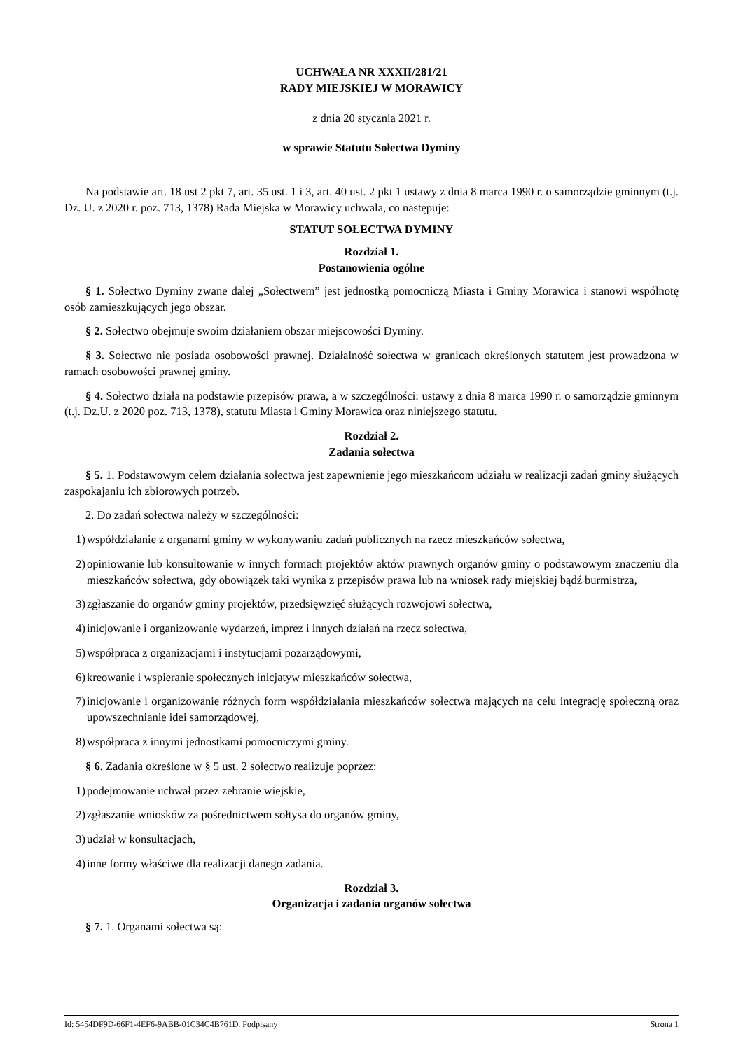UCHWAŁA NR XXXII/281/21
RADY MIEJSKIEJ W MORAWICY
z dnia 20 stycznia 2021 r.
w sprawie Statutu Sołectwa Dyminy
Na podstawie art. 18 ust 2 pkt 7, art. 35 ust. 1 i 3, art. 40 ust. 2 pkt 1 ustawy z dnia 8 marca 1990 r. o samorządzie gminnym (t.j. Dz. U. z 2020 r. poz. 713, 1378) Rada Miejska w Morawicy uchwala, co następuje:
STATUT SOŁECTWA DYMINY
Rozdział 1.
Postanowienia ogólne
§ 1. Sołectwo Dyminy zwane dalej „Sołectwem” jest jednostką pomocniczą Miasta i Gminy Morawica i stanowi wspólnotę osób zamieszkujących jego obszar.
§ 2. Sołectwo obejmuje swoim działaniem obszar miejscowości Dyminy.
§ 3. Sołectwo nie posiada osobowości prawnej. Działalność sołectwa w granicach określonych statutem jest prowadzona w ramach osobowości prawnej gminy.
§ 4. Sołectwo działa na podstawie przepisów prawa, a w szczególności: ustawy z dnia 8 marca 1990 r. o samorządzie gminnym (t.j. Dz.U. z 2020 poz. 713, 1378), statutu Miasta i Gminy Morawica oraz niniejszego statutu.
Rozdział 2.
Zadania sołectwa
§ 5. 1. Podstawowym celem działania sołectwa jest zapewnienie jego mieszkańcom udziału w realizacji zadań gminy służących zaspokajaniu ich zbiorowych potrzeb.
2. Do zadań sołectwa należy w szczególności:
1) współdziałanie z organami gminy w wykonywaniu zadań publicznych na rzecz mieszkańców sołectwa,
2) opiniowanie lub konsultowanie w innych formach projektów aktów prawnych organów gminy o podstawowym znaczeniu dla mieszkańców sołectwa, gdy obowiązek taki wynika z przepisów prawa lub na wniosek rady miejskiej bądź burmistrza,
3) zgłaszanie do organów gminy projektów, przedsięwzięć służących rozwojowi sołectwa,
4) inicjowanie i organizowanie wydarzeń, imprez i innych działań na rzecz sołectwa,
5) współpraca z organizacjami i instytucjami pozarządowymi,
6) kreowanie i wspieranie społecznych inicjatyw mieszkańców sołectwa,
7) inicjowanie i organizowanie różnych form współdziałania mieszkańców sołectwa mających na celu integrację społeczną oraz upowszechnianie idei samorządowej,
8) współpraca z innymi jednostkami pomocniczymi gminy.
§ 6. Zadania określone w § 5 ust. 2 sołectwo realizuje poprzez:
1) podejmowanie uchwał przez zebranie wiejskie,
2) zgłaszanie wniosków za pośrednictwem sołtysa do organów gminy,
3) udział w konsultacjach,
4) inne formy właściwe dla realizacji danego zadania.
Rozdział 3.
Organizacja i zadania organów sołectwa
§ 7. 1. Organami sołectwa są:
Id: 5454DF9D-66F1-4EF6-9ABB-01C34C4B761D. Podpisany Strona 1